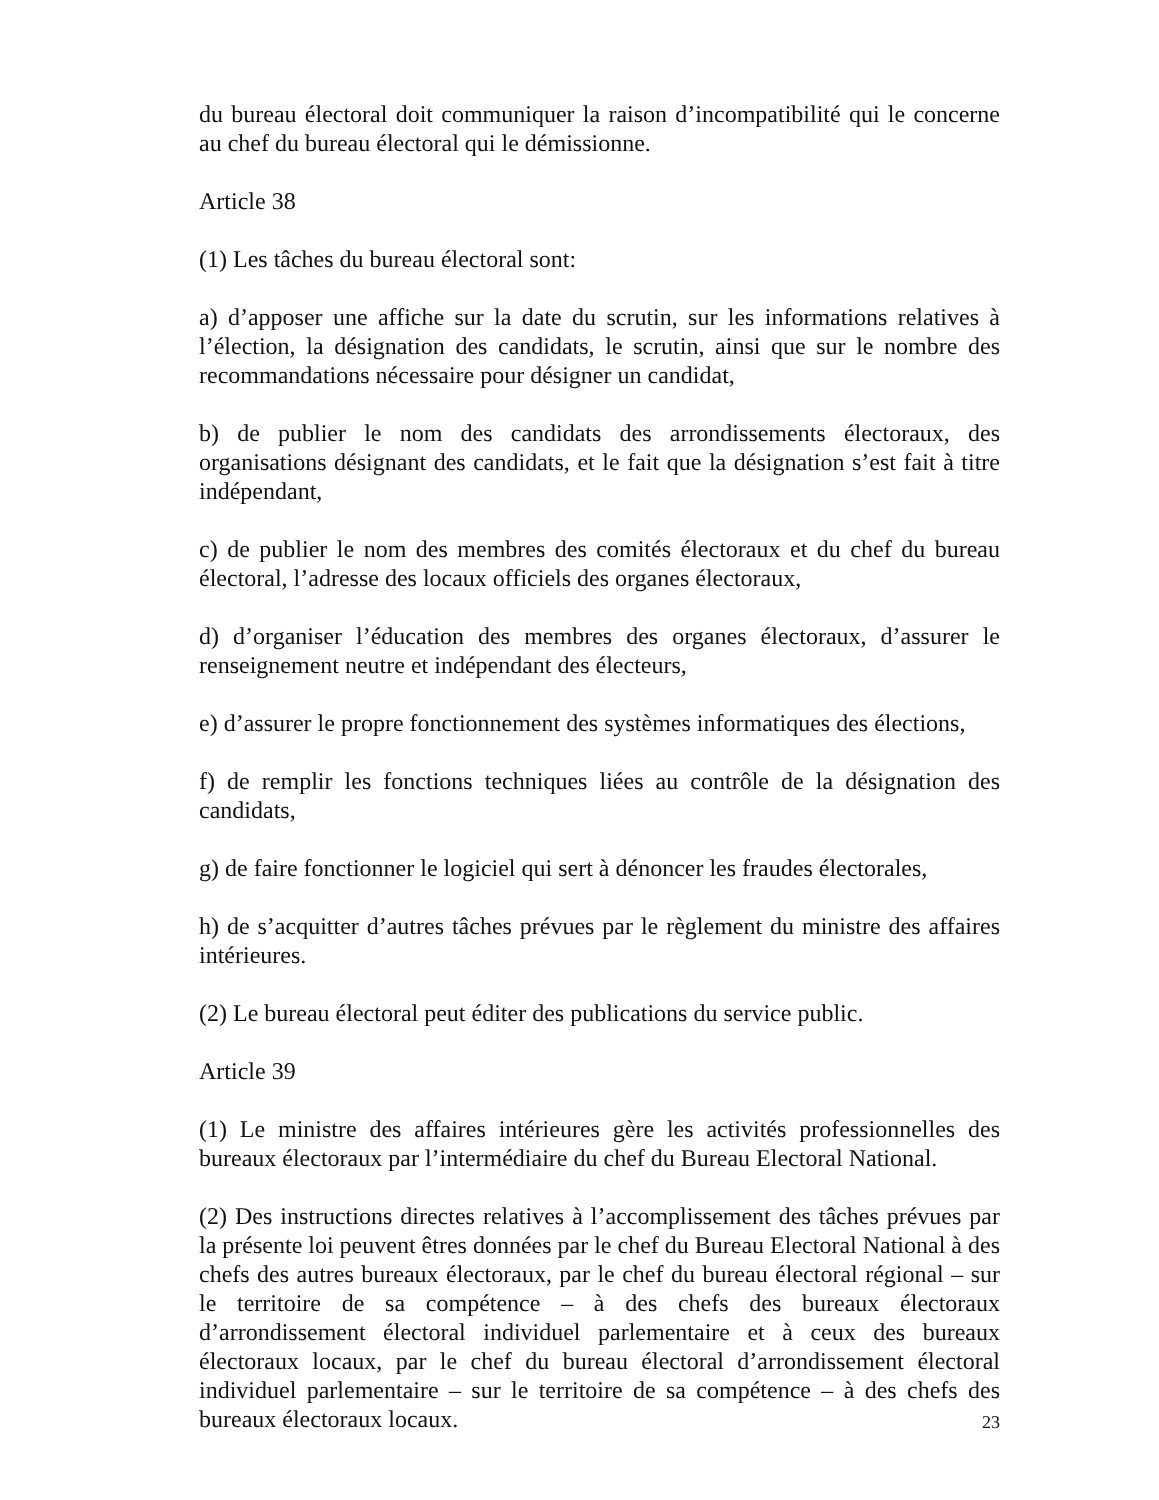du bureau électoral doit communiquer la raison d’incompatibilité qui le concerne au chef du bureau électoral qui le démissionne.
Article 38
(1) Les tâches du bureau électoral sont:
a) d’apposer une affiche sur la date du scrutin, sur les informations relatives à l’élection, la désignation des candidats, le scrutin, ainsi que sur le nombre des recommandations nécessaire pour désigner un candidat,
b) de publier le nom des candidats des arrondissements électoraux, des organisations désignant des candidats, et le fait que la désignation s’est fait à titre indépendant,
c) de publier le nom des membres des comités électoraux et du chef du bureau électoral, l’adresse des locaux officiels des organes électoraux,
d) d’organiser l’éducation des membres des organes électoraux, d’assurer le renseignement neutre et indépendant des électeurs,
e) d’assurer le propre fonctionnement des systèmes informatiques des élections,
f) de remplir les fonctions techniques liées au contrôle de la désignation des candidats,
g) de faire fonctionner le logiciel qui sert à dénoncer les fraudes électorales,
h) de s’acquitter d’autres tâches prévues par le règlement du ministre des affaires intérieures.
(2) Le bureau électoral peut éditer des publications du service public.
Article 39
(1) Le ministre des affaires intérieures gère les activités professionnelles des bureaux électoraux par l’intermédiaire du chef du Bureau Electoral National.
(2) Des instructions directes relatives à l’accomplissement des tâches prévues par la présente loi peuvent êtres données par le chef du Bureau Electoral National à des chefs des autres bureaux électoraux, par le chef du bureau électoral régional – sur le territoire de sa compétence – à des chefs des bureaux électoraux d’arrondissement électoral individuel parlementaire et à ceux des bureaux électoraux locaux, par le chef du bureau électoral d’arrondissement électoral individuel parlementaire – sur le territoire de sa compétence – à des chefs des bureaux électoraux locaux.
23